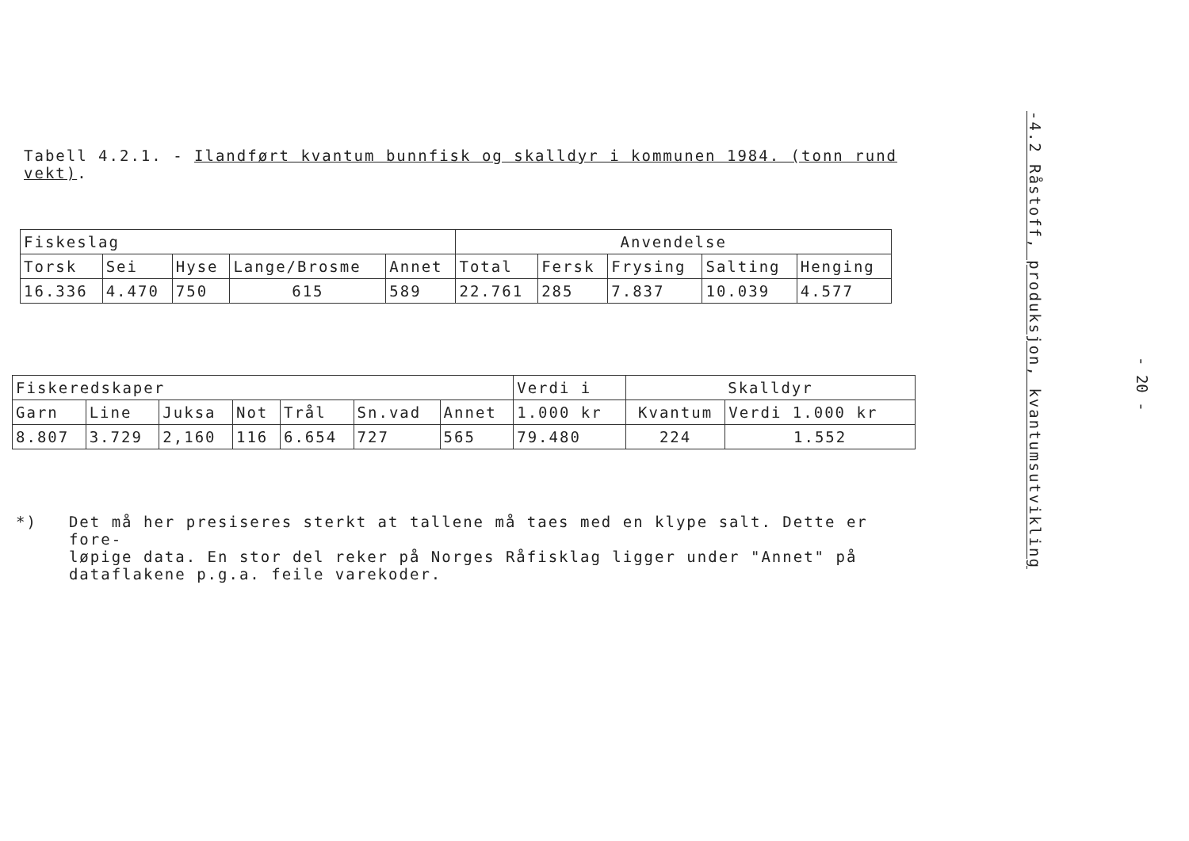Tabell 4.2.1. - Ilandført kvantum bunnfisk og skalldyr i kommunen 1984. (tonn rund vekt).
| Fiskeslag | | | | | Anvendelse | | | | |
| --- | --- | --- | --- | --- | --- | --- | --- | --- | --- |
| Torsk | Sei | Hyse | Lange/Brosme | Annet | Total | Fersk | Frysing | Salting | Henging |
| 16.336 | 4.470 | 750 | 615 | 589 | 22.761 | 285 | 7.837 | 10.039 | 4.577 |
| Fiskeredskaper | | | | | | | Verdi i | Skalldyr | |
| --- | --- | --- | --- | --- | --- | --- | --- | --- | --- |
| Garn | Line | Juksa | Not | Trål | Sn.vad | Annet | 1.000 kr | Kvantum | Verdi 1.000 kr |
| 8.807 | 3.729 | 2,160 | 116 | 6.654 | 727 | 565 | 79.480 | 224 | 1.552 |
*)
Det må her presiseres sterkt at tallene må taes med en klype salt. Dette er fore-
løpige data. En stor del reker på Norges Råfisklag ligger under "Annet" på
dataflakene p.g.a. feile varekoder.
-4.2 Råstoff, produksjon, kvantumsutvikling
- 20 -